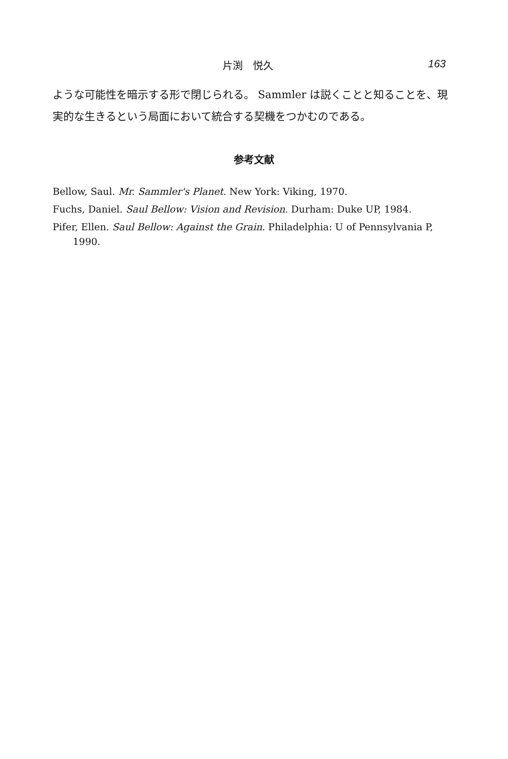片渕　悦久 163
ような可能性を暗示する形で閉じられる。 Sammler は説くことと知ることを、現実的な生きるという局面において統合する契機をつかむのである。
参考文献
Bellow, Saul. Mr. Sammler's Planet. New York: Viking, 1970.
Fuchs, Daniel. Saul Bellow: Vision and Revision. Durham: Duke UP, 1984.
Pifer, Ellen. Saul Bellow: Against the Grain. Philadelphia: U of Pennsylvania P, 1990.